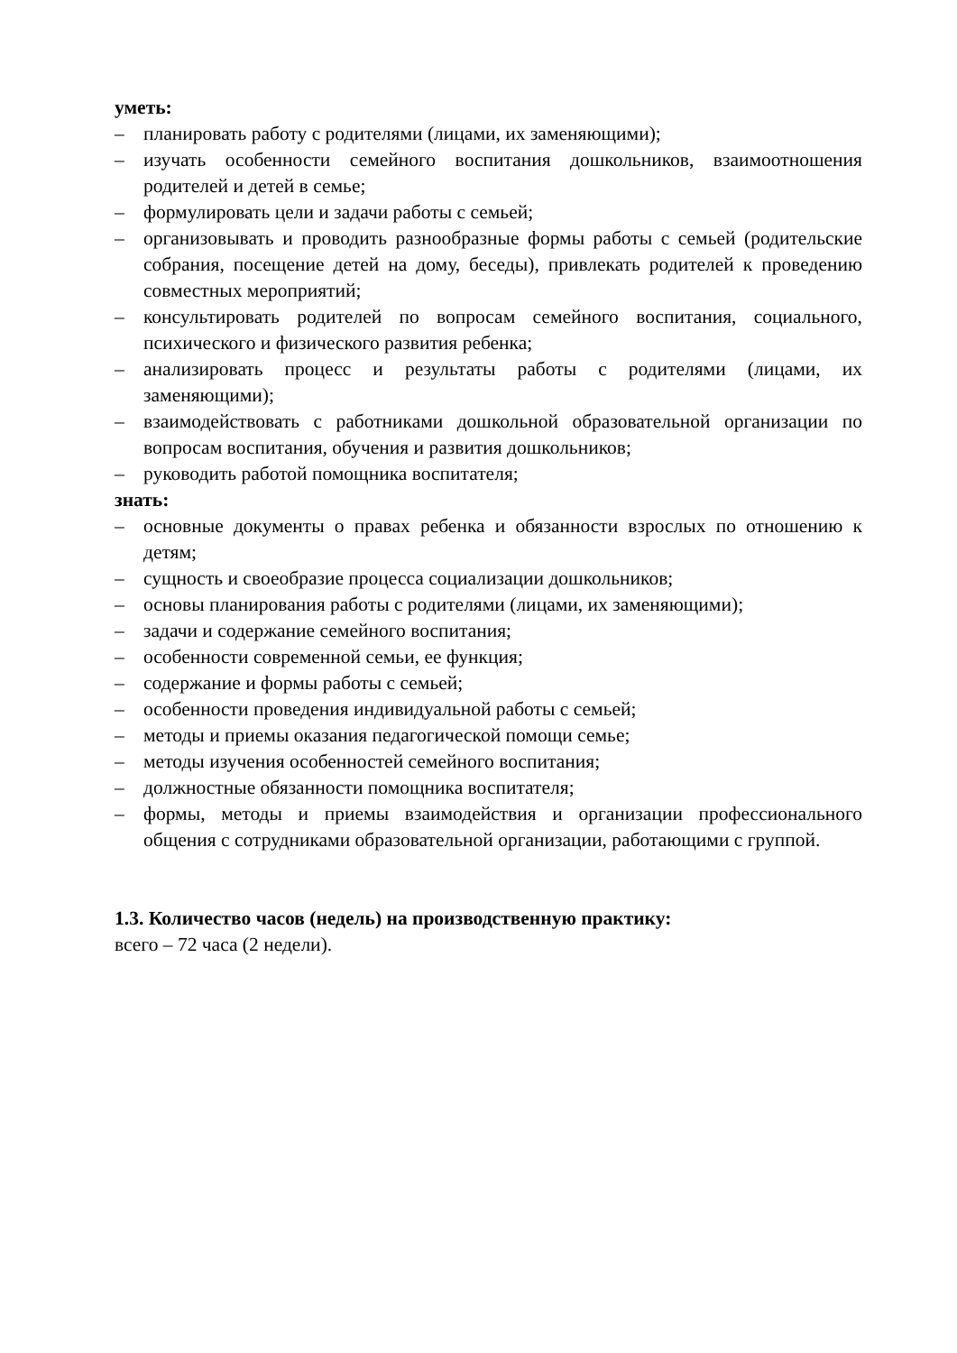уметь:
– планировать работу с родителями (лицами, их заменяющими);
– изучать особенности семейного воспитания дошкольников, взаимоотношения родителей и детей в семье;
– формулировать цели и задачи работы с семьей;
– организовывать и проводить разнообразные формы работы с семьей (родительские собрания, посещение детей на дому, беседы), привлекать родителей к проведению совместных мероприятий;
– консультировать родителей по вопросам семейного воспитания, социального, психического и физического развития ребенка;
– анализировать процесс и результаты работы с родителями (лицами, их заменяющими);
– взаимодействовать с работниками дошкольной образовательной организации по вопросам воспитания, обучения и развития дошкольников;
– руководить работой помощника воспитателя;
знать:
– основные документы о правах ребенка и обязанности взрослых по отношению к детям;
– сущность и своеобразие процесса социализации дошкольников;
– основы планирования работы с родителями (лицами, их заменяющими);
– задачи и содержание семейного воспитания;
– особенности современной семьи, ее функция;
– содержание и формы работы с семьей;
– особенности проведения индивидуальной работы с семьей;
– методы и приемы оказания педагогической помощи семье;
– методы изучения особенностей семейного воспитания;
– должностные обязанности помощника воспитателя;
– формы, методы и приемы взаимодействия и организации профессионального общения с сотрудниками образовательной организации, работающими с группой.
1.3. Количество часов (недель) на производственную практику:
всего – 72 часа (2 недели).